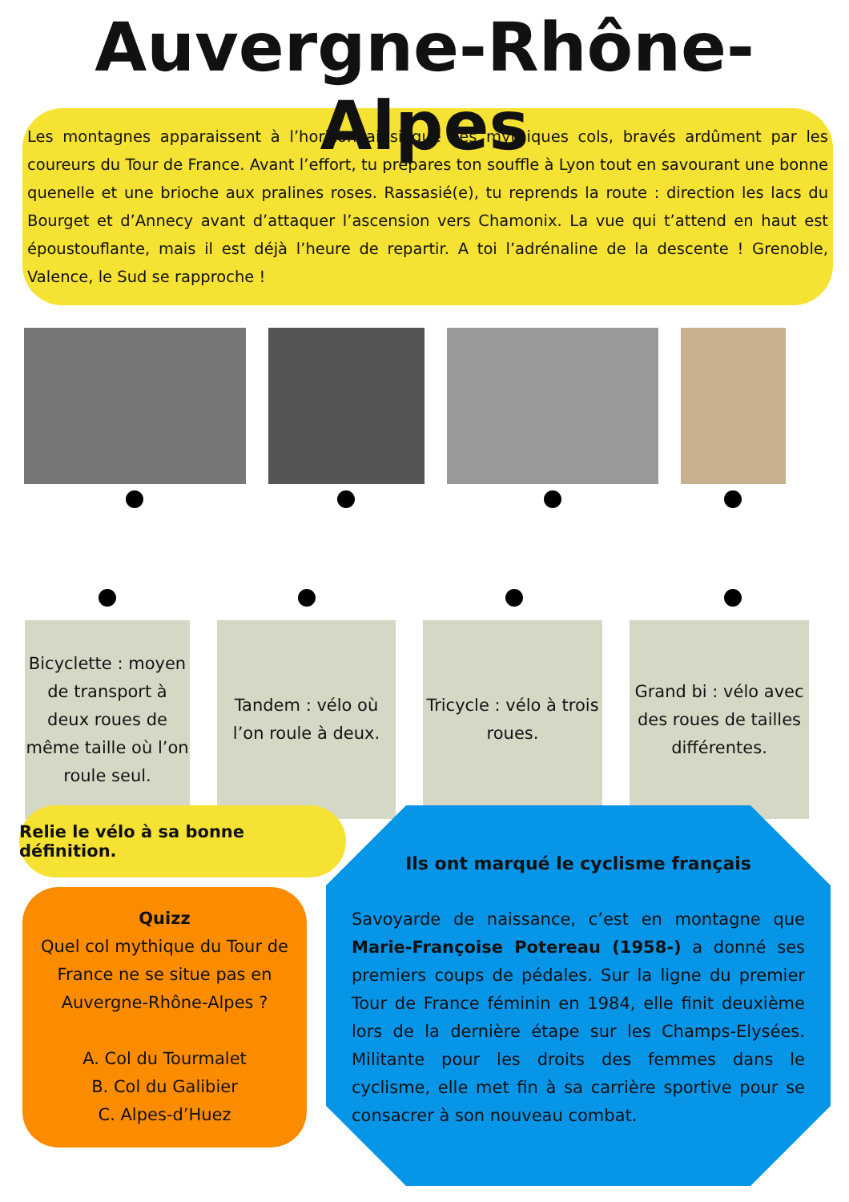Auvergne-Rhône-Alpes
Les montagnes apparaissent à l’horizon ainsi que ces mythiques cols, bravés ardûment par les coureurs du Tour de France. Avant l’effort, tu prépares ton souffle à Lyon tout en savourant une bonne quenelle et une brioche aux pralines roses. Rassasié(e), tu reprends la route : direction les lacs du Bourget et d’Annecy avant d’attaquer l’ascension vers Chamonix. La vue qui t’attend en haut est époustouflante, mais il est déjà l’heure de repartir. A toi l’adrénaline de la descente ! Grenoble, Valence, le Sud se rapproche !
Bicyclette : moyen de transport à deux roues de même taille où l’on roule seul.
Tandem : vélo où l’on roule à deux.
Tricycle : vélo à trois roues.
Grand bi : vélo avec des roues de tailles différentes.
Relie le vélo à sa bonne définition.
Quizz
Quel col mythique du Tour de France ne se situe pas en Auvergne-Rhône-Alpes ?
A. Col du Tourmalet
B. Col du Galibier
C. Alpes-d’Huez
Ils ont marqué le cyclisme français
Savoyarde de naissance, c’est en montagne que Marie-Françoise Potereau (1958-) a donné ses premiers coups de pédales. Sur la ligne du premier Tour de France féminin en 1984, elle finit deuxième lors de la dernière étape sur les Champs-Elysées. Militante pour les droits des femmes dans le cyclisme, elle met fin à sa carrière sportive pour se consacrer à son nouveau combat.